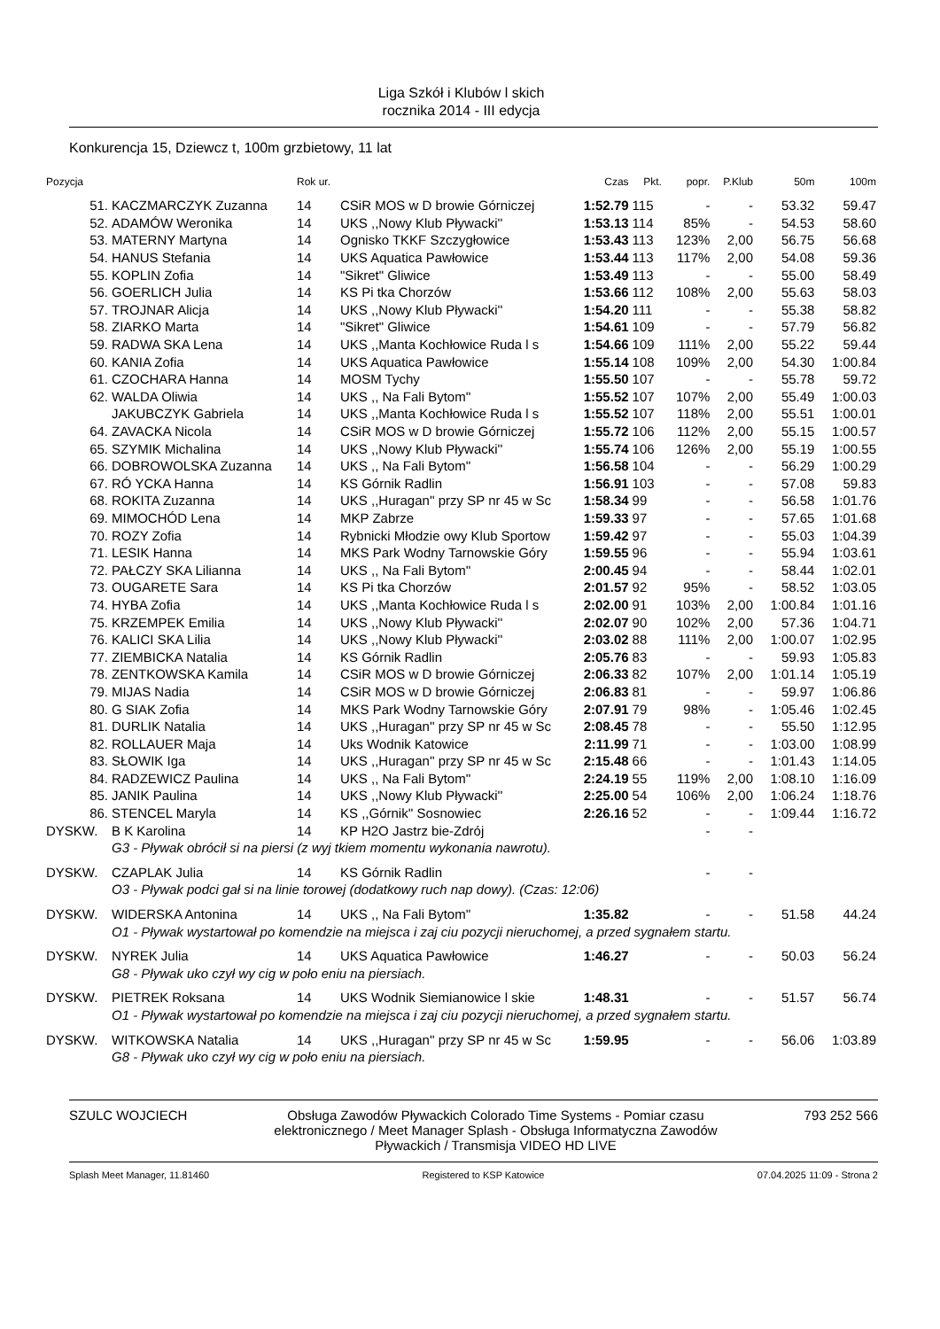Liga Szkół i Klubów l skich
rocznika 2014 - III edycja
Konkurencja 15, Dziewcz t, 100m grzbietowy, 11 lat
| Pozycja | | Rok ur. | | Czas | Pkt. | popr. | P.Klub | 50m | 100m |
| --- | --- | --- | --- | --- | --- | --- | --- | --- | --- |
| 51. | KACZMARCZYK Zuzanna | 14 | CSiR MOS w D browie Górniczej | 1:52.79 | 115 | - | - | 53.32 | 59.47 |
| 52. | ADAMÓW Weronika | 14 | UKS ,,Nowy Klub Pływacki'' | 1:53.13 | 114 | 85% | - | 54.53 | 58.60 |
| 53. | MATERNY Martyna | 14 | Ognisko TKKF Szczygłowice | 1:53.43 | 113 | 123% | 2,00 | 56.75 | 56.68 |
| 54. | HANUS Stefania | 14 | UKS Aquatica Pawłowice | 1:53.44 | 113 | 117% | 2,00 | 54.08 | 59.36 |
| 55. | KOPLIN Zofia | 14 | "Sikret" Gliwice | 1:53.49 | 113 | - | - | 55.00 | 58.49 |
| 56. | GOERLICH Julia | 14 | KS Pi tka Chorzów | 1:53.66 | 112 | 108% | 2,00 | 55.63 | 58.03 |
| 57. | TROJNAR Alicja | 14 | UKS ,,Nowy Klub Pływacki'' | 1:54.20 | 111 | - | - | 55.38 | 58.82 |
| 58. | ZIARKO Marta | 14 | "Sikret" Gliwice | 1:54.61 | 109 | - | - | 57.79 | 56.82 |
| 59. | RADWA SKA Lena | 14 | UKS ,,Manta Kochłowice Ruda l s | 1:54.66 | 109 | 111% | 2,00 | 55.22 | 59.44 |
| 60. | KANIA Zofia | 14 | UKS Aquatica Pawłowice | 1:55.14 | 108 | 109% | 2,00 | 54.30 | 1:00.84 |
| 61. | CZOCHARA Hanna | 14 | MOSM Tychy | 1:55.50 | 107 | - | - | 55.78 | 59.72 |
| 62. | WALDA Oliwia | 14 | UKS ,, Na Fali Bytom'' | 1:55.52 | 107 | 107% | 2,00 | 55.49 | 1:00.03 |
| | JAKUBCZYK Gabriela | 14 | UKS ,,Manta Kochłowice Ruda l s | 1:55.52 | 107 | 118% | 2,00 | 55.51 | 1:00.01 |
| 64. | ZAVACKA Nicola | 14 | CSiR MOS w D browie Górniczej | 1:55.72 | 106 | 112% | 2,00 | 55.15 | 1:00.57 |
| 65. | SZYMIK Michalina | 14 | UKS ,,Nowy Klub Pływacki'' | 1:55.74 | 106 | 126% | 2,00 | 55.19 | 1:00.55 |
| 66. | DOBROWOLSKA Zuzanna | 14 | UKS ,, Na Fali Bytom'' | 1:56.58 | 104 | - | - | 56.29 | 1:00.29 |
| 67. | RÓ YCKA Hanna | 14 | KS Górnik Radlin | 1:56.91 | 103 | - | - | 57.08 | 59.83 |
| 68. | ROKITA Zuzanna | 14 | UKS ,,Huragan'' przy SP nr 45 w Sc | 1:58.34 | 99 | - | - | 56.58 | 1:01.76 |
| 69. | MIMOCHÓD Lena | 14 | MKP Zabrze | 1:59.33 | 97 | - | - | 57.65 | 1:01.68 |
| 70. | ROZY Zofia | 14 | Rybnicki Młodzie owy Klub Sportow | 1:59.42 | 97 | - | - | 55.03 | 1:04.39 |
| 71. | LESIK Hanna | 14 | MKS Park Wodny Tarnowskie Góry | 1:59.55 | 96 | - | - | 55.94 | 1:03.61 |
| 72. | PAŁCZY SKA Lilianna | 14 | UKS ,, Na Fali Bytom'' | 2:00.45 | 94 | - | - | 58.44 | 1:02.01 |
| 73. | OUGARETE Sara | 14 | KS Pi tka Chorzów | 2:01.57 | 92 | 95% | - | 58.52 | 1:03.05 |
| 74. | HYBA Zofia | 14 | UKS ,,Manta Kochłowice Ruda l s | 2:02.00 | 91 | 103% | 2,00 | 1:00.84 | 1:01.16 |
| 75. | KRZEMPEK Emilia | 14 | UKS ,,Nowy Klub Pływacki'' | 2:02.07 | 90 | 102% | 2,00 | 57.36 | 1:04.71 |
| 76. | KALICI SKA Lilia | 14 | UKS ,,Nowy Klub Pływacki'' | 2:03.02 | 88 | 111% | 2,00 | 1:00.07 | 1:02.95 |
| 77. | ZIEMBICKA Natalia | 14 | KS Górnik Radlin | 2:05.76 | 83 | - | - | 59.93 | 1:05.83 |
| 78. | ZENTKOWSKA Kamila | 14 | CSiR MOS w D browie Górniczej | 2:06.33 | 82 | 107% | 2,00 | 1:01.14 | 1:05.19 |
| 79. | MIJAS Nadia | 14 | CSiR MOS w D browie Górniczej | 2:06.83 | 81 | - | - | 59.97 | 1:06.86 |
| 80. | G SIAK Zofia | 14 | MKS Park Wodny Tarnowskie Góry | 2:07.91 | 79 | 98% | - | 1:05.46 | 1:02.45 |
| 81. | DURLIK Natalia | 14 | UKS ,,Huragan'' przy SP nr 45 w Sc | 2:08.45 | 78 | - | - | 55.50 | 1:12.95 |
| 82. | ROLLAUER Maja | 14 | Uks Wodnik Katowice | 2:11.99 | 71 | - | - | 1:03.00 | 1:08.99 |
| 83. | SŁOWIK Iga | 14 | UKS ,,Huragan'' przy SP nr 45 w Sc | 2:15.48 | 66 | - | - | 1:01.43 | 1:14.05 |
| 84. | RADZEWICZ Paulina | 14 | UKS ,, Na Fali Bytom'' | 2:24.19 | 55 | 119% | 2,00 | 1:08.10 | 1:16.09 |
| 85. | JANIK Paulina | 14 | UKS ,,Nowy Klub Pływacki'' | 2:25.00 | 54 | 106% | 2,00 | 1:06.24 | 1:18.76 |
| 86. | STENCEL Maryla | 14 | KS ,,Górnik'' Sosnowiec | 2:26.16 | 52 | - | - | 1:09.44 | 1:16.72 |
| DYSKW. | B K Karolina | 14 | KP H2O Jastrz bie-Zdrój | | | - | - | | |
| | G3 - Pływak obrócił si na piersi (z wyj tkiem momentu wykonania nawrotu). | | | | | | | | |
| DYSKW. | CZAPLAK Julia | 14 | KS Górnik Radlin | | | - | - | | |
| | O3 - Pływak podci gał si na linie torowej (dodatkowy ruch nap dowy). (Czas: 12:06) | | | | | | | | |
| DYSKW. | WIDERSKA Antonina | 14 | UKS ,, Na Fali Bytom'' | 1:35.82 | | - | - | 51.58 | 44.24 |
| | O1 - Pływak wystartował po komendzie na miejsca i zaj ciu pozycji nieruchomej, a przed sygnałem startu. | | | | | | | | |
| DYSKW. | NYREK Julia | 14 | UKS Aquatica Pawłowice | 1:46.27 | | - | - | 50.03 | 56.24 |
| | G8 - Pływak uko czył wy cig w poło eniu na piersiach. | | | | | | | | |
| DYSKW. | PIETREK Roksana | 14 | UKS Wodnik Siemianowice l skie | 1:48.31 | | - | - | 51.57 | 56.74 |
| | O1 - Pływak wystartował po komendzie na miejsca i zaj ciu pozycji nieruchomej, a przed sygnałem startu. | | | | | | | | |
| DYSKW. | WITKOWSKA Natalia | 14 | UKS ,,Huragan'' przy SP nr 45 w Sc | 1:59.95 | | - | - | 56.06 | 1:03.89 |
| | G8 - Pływak uko czył wy cig w poło eniu na piersiach. | | | | | | | | |
SZULC WOJCIECH Obsługa Zawodów Pływackich Colorado Time Systems - Pomiar czasu elektronicznego / Meet Manager Splash - Obsługa Informatyczna Zawodów Pływackich / Transmisja VIDEO HD LIVE
793 252 566
Splash Meet Manager, 11.81460 Registered to KSP Katowice 07.04.2025 11:09 - Strona 2